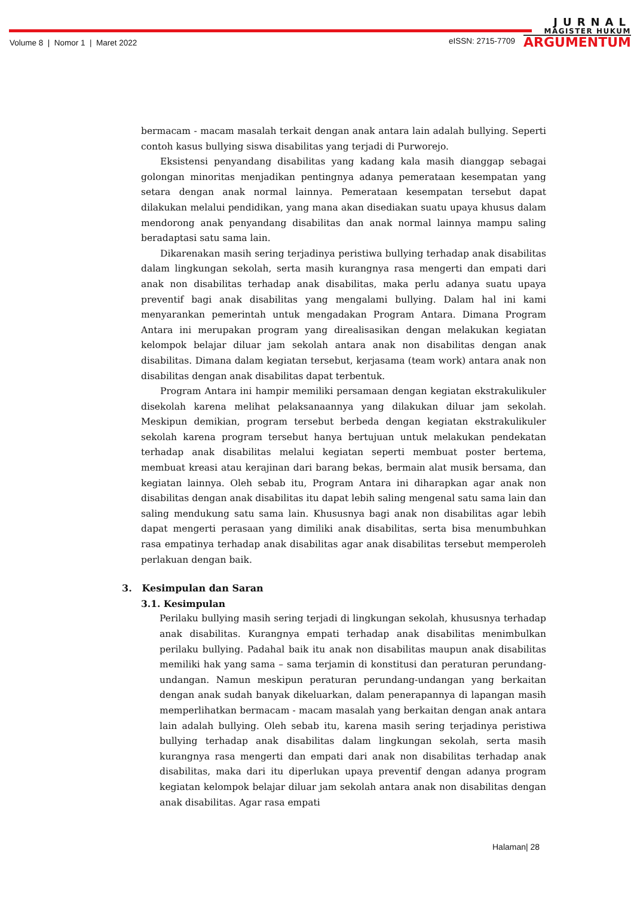Volume 8 | Nomor 1 | Maret 2022
eISSN: 2715-7709
JURNAL
MAGISTER HUKUM
ARGUMENTUM
bermacam - macam masalah terkait dengan anak antara lain adalah bullying. Seperti contoh kasus bullying siswa disabilitas yang terjadi di Purworejo.
Eksistensi penyandang disabilitas yang kadang kala masih dianggap sebagai golongan minoritas menjadikan pentingnya adanya pemerataan kesempatan yang setara dengan anak normal lainnya. Pemerataan kesempatan tersebut dapat dilakukan melalui pendidikan, yang mana akan disediakan suatu upaya khusus dalam mendorong anak penyandang disabilitas dan anak normal lainnya mampu saling beradaptasi satu sama lain.
Dikarenakan masih sering terjadinya peristiwa bullying terhadap anak disabilitas dalam lingkungan sekolah, serta masih kurangnya rasa mengerti dan empati dari anak non disabilitas terhadap anak disabilitas, maka perlu adanya suatu upaya preventif bagi anak disabilitas yang mengalami bullying. Dalam hal ini kami menyarankan pemerintah untuk mengadakan Program Antara. Dimana Program Antara ini merupakan program yang direalisasikan dengan melakukan kegiatan kelompok belajar diluar jam sekolah antara anak non disabilitas dengan anak disabilitas. Dimana dalam kegiatan tersebut, kerjasama (team work) antara anak non disabilitas dengan anak disabilitas dapat terbentuk.
Program Antara ini hampir memiliki persamaan dengan kegiatan ekstrakulikuler disekolah karena melihat pelaksanaannya yang dilakukan diluar jam sekolah. Meskipun demikian, program tersebut berbeda dengan kegiatan ekstrakulikuler sekolah karena program tersebut hanya bertujuan untuk melakukan pendekatan terhadap anak disabilitas melalui kegiatan seperti membuat poster bertema, membuat kreasi atau kerajinan dari barang bekas, bermain alat musik bersama, dan kegiatan lainnya. Oleh sebab itu, Program Antara ini diharapkan agar anak non disabilitas dengan anak disabilitas itu dapat lebih saling mengenal satu sama lain dan saling mendukung satu sama lain. Khususnya bagi anak non disabilitas agar lebih dapat mengerti perasaan yang dimiliki anak disabilitas, serta bisa menumbuhkan rasa empatinya terhadap anak disabilitas agar anak disabilitas tersebut memperoleh perlakuan dengan baik.
3. Kesimpulan dan Saran
3.1. Kesimpulan
Perilaku bullying masih sering terjadi di lingkungan sekolah, khususnya terhadap anak disabilitas. Kurangnya empati terhadap anak disabilitas menimbulkan perilaku bullying. Padahal baik itu anak non disabilitas maupun anak disabilitas memiliki hak yang sama – sama terjamin di konstitusi dan peraturan perundang-undangan. Namun meskipun peraturan perundang-undangan yang berkaitan dengan anak sudah banyak dikeluarkan, dalam penerapannya di lapangan masih memperlihatkan bermacam - macam masalah yang berkaitan dengan anak antara lain adalah bullying. Oleh sebab itu, karena masih sering terjadinya peristiwa bullying terhadap anak disabilitas dalam lingkungan sekolah, serta masih kurangnya rasa mengerti dan empati dari anak non disabilitas terhadap anak disabilitas, maka dari itu diperlukan upaya preventif dengan adanya program kegiatan kelompok belajar diluar jam sekolah antara anak non disabilitas dengan anak disabilitas. Agar rasa empati
Halaman| 28